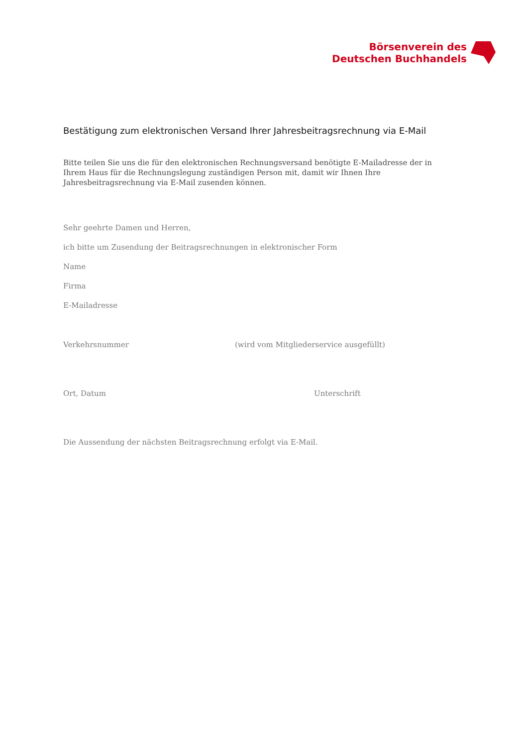Börsenverein des
Deutschen Buchhandels
Bestätigung zum elektronischen Versand Ihrer Jahresbeitragsrechnung via E-Mail
Bitte teilen Sie uns die für den elektronischen Rechnungsversand benötigte E-Mailadresse der in Ihrem Haus für die Rechnungslegung zuständigen Person mit, damit wir Ihnen Ihre Jahresbeitragsrechnung via E-Mail zusenden können.
Sehr geehrte Damen und Herren,
ich bitte um Zusendung der Beitragsrechnungen in elektronischer Form
Name
Firma
E-Mailadresse
Verkehrsnummer (wird vom Mitgliederservice ausgefüllt)
Ort, Datum Unterschrift
Die Aussendung der nächsten Beitragsrechnung erfolgt via E-Mail.